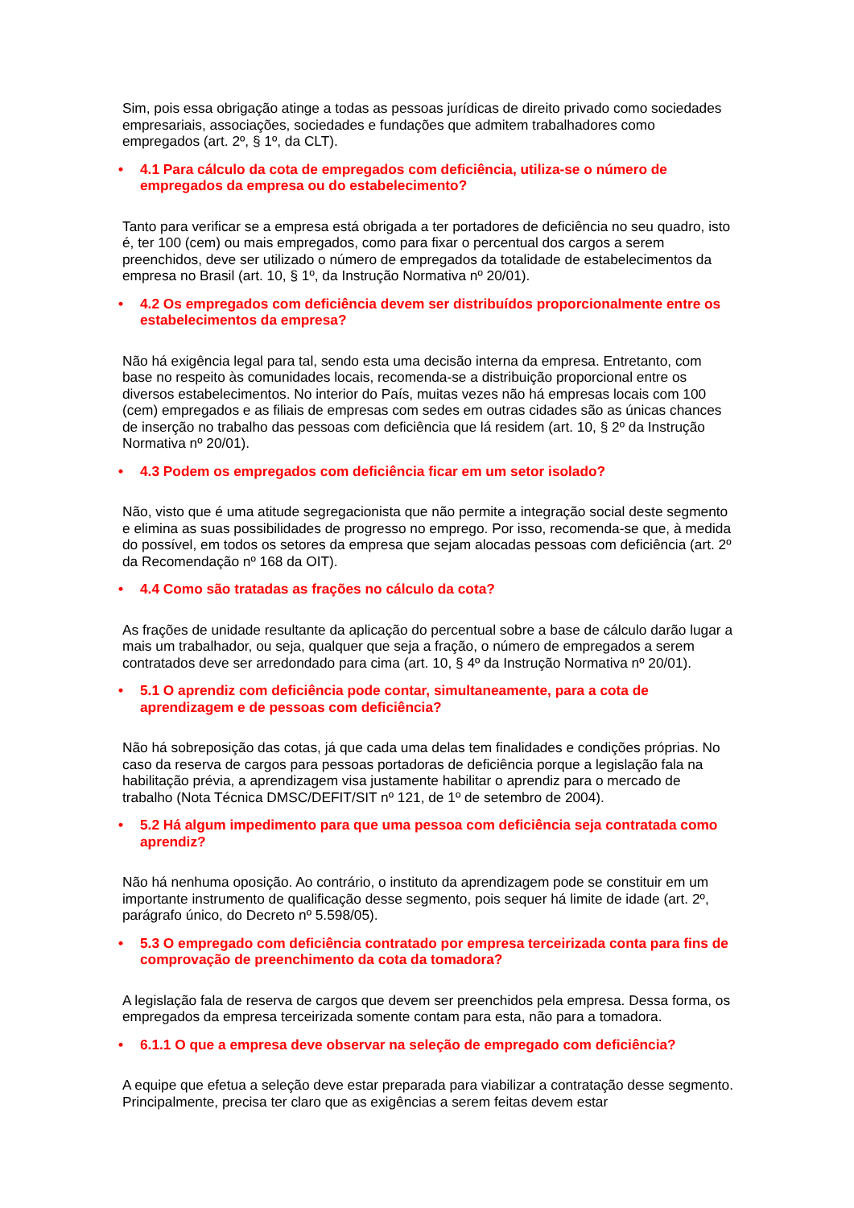Sim, pois essa obrigação atinge a todas as pessoas jurídicas de direito privado como sociedades empresariais, associações, sociedades e fundações que admitem trabalhadores como empregados (art. 2º, § 1º, da CLT).
• 4.1 Para cálculo da cota de empregados com deficiência, utiliza-se o número de empregados da empresa ou do estabelecimento?
Tanto para verificar se a empresa está obrigada a ter portadores de deficiência no seu quadro, isto é, ter 100 (cem) ou mais empregados, como para fixar o percentual dos cargos a serem preenchidos, deve ser utilizado o número de empregados da totalidade de estabelecimentos da empresa no Brasil (art. 10, § 1º, da Instrução Normativa nº 20/01).
• 4.2 Os empregados com deficiência devem ser distribuídos proporcionalmente entre os estabelecimentos da empresa?
Não há exigência legal para tal, sendo esta uma decisão interna da empresa. Entretanto, com base no respeito às comunidades locais, recomenda-se a distribuição proporcional entre os diversos estabelecimentos. No interior do País, muitas vezes não há empresas locais com 100 (cem) empregados e as filiais de empresas com sedes em outras cidades são as únicas chances de inserção no trabalho das pessoas com deficiência que lá residem (art. 10, § 2º da Instrução Normativa nº 20/01).
• 4.3 Podem os empregados com deficiência ficar em um setor isolado?
Não, visto que é uma atitude segregacionista que não permite a integração social deste segmento e elimina as suas possibilidades de progresso no emprego. Por isso, recomenda-se que, à medida do possível, em todos os setores da empresa que sejam alocadas pessoas com deficiência (art. 2º da Recomendação nº 168 da OIT).
• 4.4 Como são tratadas as frações no cálculo da cota?
As frações de unidade resultante da aplicação do percentual sobre a base de cálculo darão lugar a mais um trabalhador, ou seja, qualquer que seja a fração, o número de empregados a serem contratados deve ser arredondado para cima (art. 10, § 4º da Instrução Normativa nº 20/01).
• 5.1 O aprendiz com deficiência pode contar, simultaneamente, para a cota de aprendizagem e de pessoas com deficiência?
Não há sobreposição das cotas, já que cada uma delas tem finalidades e condições próprias. No caso da reserva de cargos para pessoas portadoras de deficiência porque a legislação fala na habilitação prévia, a aprendizagem visa justamente habilitar o aprendiz para o mercado de trabalho (Nota Técnica DMSC/DEFIT/SIT nº 121, de 1º de setembro de 2004).
• 5.2 Há algum impedimento para que uma pessoa com deficiência seja contratada como aprendiz?
Não há nenhuma oposição. Ao contrário, o instituto da aprendizagem pode se constituir em um importante instrumento de qualificação desse segmento, pois sequer há limite de idade (art. 2º, parágrafo único, do Decreto nº 5.598/05).
• 5.3 O empregado com deficiência contratado por empresa terceirizada conta para fins de comprovação de preenchimento da cota da tomadora?
A legislação fala de reserva de cargos que devem ser preenchidos pela empresa. Dessa forma, os empregados da empresa terceirizada somente contam para esta, não para a tomadora.
• 6.1.1 O que a empresa deve observar na seleção de empregado com deficiência?
A equipe que efetua a seleção deve estar preparada para viabilizar a contratação desse segmento. Principalmente, precisa ter claro que as exigências a serem feitas devem estar